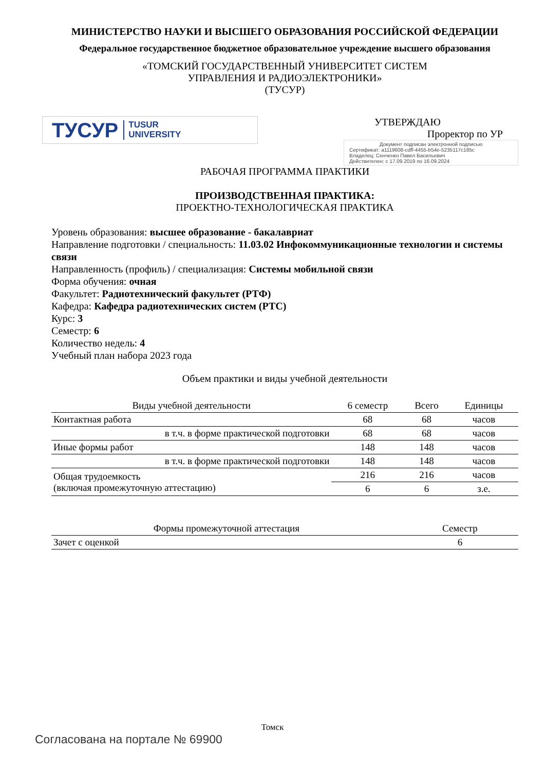МИНИСТЕРСТВО НАУКИ И ВЫСШЕГО ОБРАЗОВАНИЯ РОССИЙСКОЙ ФЕДЕРАЦИИ
Федеральное государственное бюджетное образовательное учреждение высшего образования
«ТОМСКИЙ ГОСУДАРСТВЕННЫЙ УНИВЕРСИТЕТ СИСТЕМ
УПРАВЛЕНИЯ И РАДИОЭЛЕКТРОНИКИ»
(ТУСУР)
ТУСУР TUSUR
UNIVERSITY
УТВЕРЖДАЮ
Проректор по УР
Документ подписан электронной подписью
Сертификат: a1119608-cdff-4455-b54e-5235117c185c
Владелец: Сенченко Павел Васильевич
Действителен: с 17.09.2019 по 16.09.2024
РАБОЧАЯ ПРОГРАММА ПРАКТИКИ
ПРОИЗВОДСТВЕННАЯ ПРАКТИКА:
ПРОЕКТНО-ТЕХНОЛОГИЧЕСКАЯ ПРАКТИКА
Уровень образования: высшее образование - бакалавриат
Направление подготовки / специальность: 11.03.02 Инфокоммуникационные технологии и системы связи
Направленность (профиль) / специализация: Системы мобильной связи
Форма обучения: очная
Факультет: Радиотехнический факультет (РТФ)
Кафедра: Кафедра радиотехнических систем (РТС)
Курс: 3
Семестр: 6
Количество недель: 4
Учебный план набора 2023 года
Объем практики и виды учебной деятельности
| Виды учебной деятельности | 6 семестр | Всего | Единицы |
| --- | --- | --- | --- |
| Контактная работа | 68 | 68 | часов |
| в т.ч. в форме практической подготовки | 68 | 68 | часов |
| Иные формы работ | 148 | 148 | часов |
| в т.ч. в форме практической подготовки | 148 | 148 | часов |
| Общая трудоемкость (включая промежуточную аттестацию) | 216 | 216 | часов |
| | 6 | 6 | з.е. |
| Формы промежуточной аттестация | Семестр |
| --- | --- |
| Зачет с оценкой | 6 |
Томск
Согласована на портале № 69900